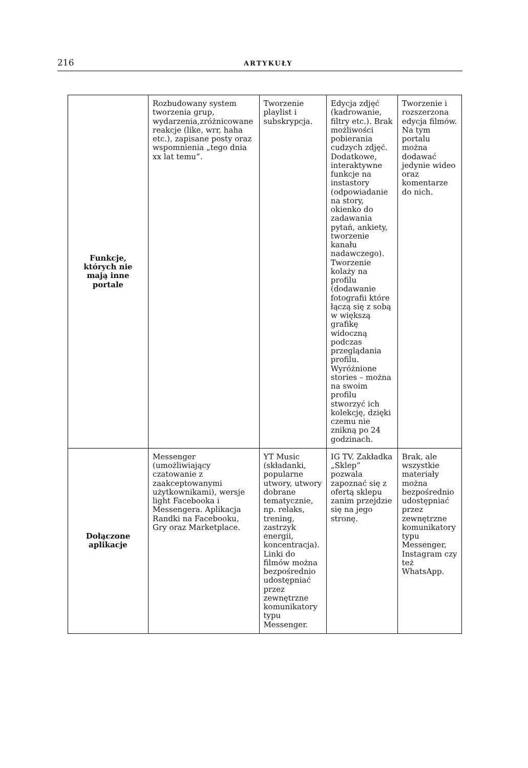216 ARTYKUŁY
| Funkcje, których nie mają inne portale | Rozbudowany system tworzenia grup, wydarzenia,zróżnicowane reakcje (like, wrr, haha etc.), zapisane posty oraz wspomnienia „tego dnia xx lat temu”. | Tworzenie playlist i subskrypcja. | Edycja zdjęć (kadrowanie, filtry etc.). Brak możliwości pobierania cudzych zdjęć. Dodatkowe, interaktywne funkcje na instastory (odpowiadanie na story, okienko do zadawania pytań, ankiety, tworzenie kanału nadawczego). Tworzenie kolaży na profilu (dodawanie fotografii które łączą się z sobą w większą grafikę widoczną podczas przeglądania profilu. Wyróżnione stories – można na swoim profilu stworzyć ich kolekcję, dzięki czemu nie znikną po 24 godzinach. | Tworzenie i rozszerzona edycja filmów. Na tym portalu można dodawać jedynie wideo oraz komentarze do nich. |
| Dołączone aplikacje | Messenger (umożliwiający czatowanie z zaakceptowanymi użytkownikami), wersje light Facebooka i Messengera. Aplikacja Randki na Facebooku, Gry oraz Marketplace. | YT Music (składanki, popularne utwory, utwory dobrane tematycznie, np. relaks, trening, zastrzyk energii, koncentracja). Linki do filmów można bezpośrednio udostępniać przez zewnętrzne komunikatory typu Messenger. | IG TV. Zakładka „Sklep” pozwala zapoznać się z ofertą sklepu zanim przejdzie się na jego stronę. | Brak, ale wszystkie materiały można bezpośrednio udostępniać przez zewnętrzne komunikatory typu Messenger, Instagram czy też WhatsApp. |